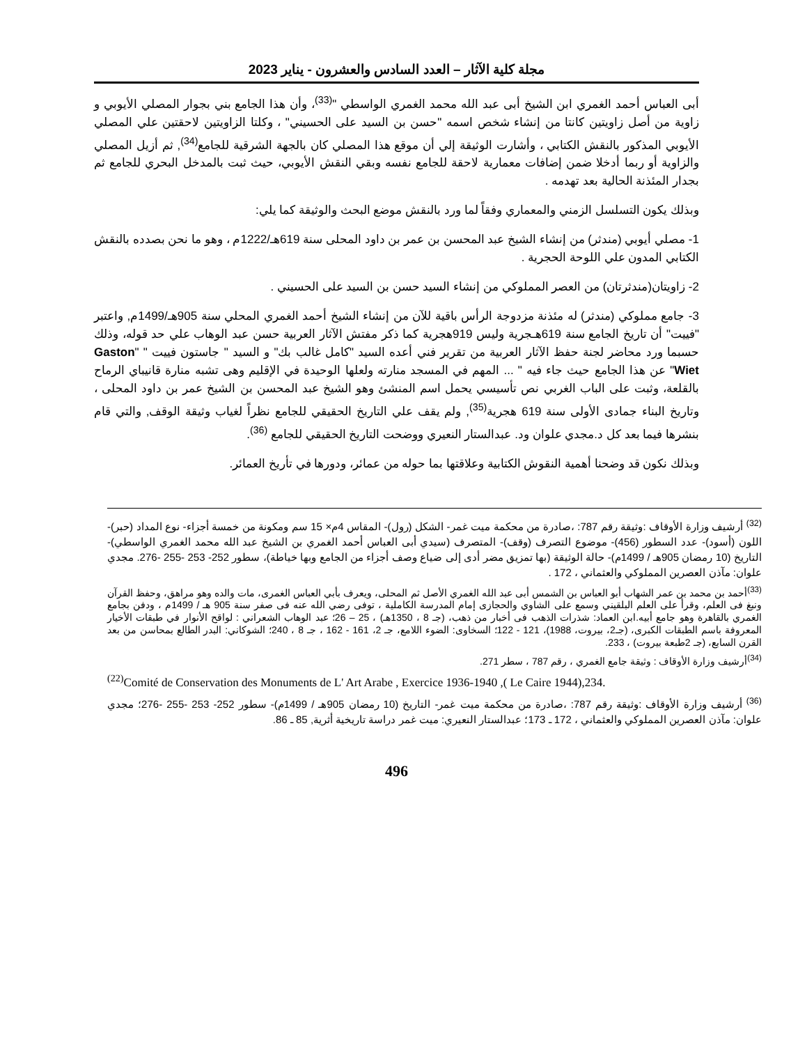مجلة كلية الآثار – العدد السادس والعشرون - يناير 2023
أبى العباس أحمد الغمري ابن الشيخ أبى عبد الله محمد الغمري الواسطي "<sup>(33)</sup>، وأن هذا الجامع بني بجوار المصلي الأيوبي و زاوية من أصل زاويتين كانتا من إنشاء شخص اسمه "حسن بن السيد على الحسيني" ، وكلتا الزاويتين لاحقتين علي المصلي الأيوبي المذكور بالنقش الكتابي ، وأشارت الوثيقة إلي أن موقع هذا المصلي كان بالجهة الشرقية للجامع<sup>(34)</sup>, ثم أزيل المصلي والزاوية أو ربما أدخلا ضمن إضافات معمارية لاحقة للجامع نفسه وبقي النقش الأيوبي، حيث ثبت بالمدخل البحري للجامع ثم بجدار المئذنة الحالية بعد تهدمه .
وبذلك يكون التسلسل الزمني والمعماري وفقاً لما ورد بالنقش موضع البحث والوثيقة كما يلي:
1- مصلي أيوبي (مندثر) من إنشاء الشيخ عبد المحسن بن عمر بن داود المحلى سنة 619هـ/1222م ، وهو ما نحن بصدده بالنقش الكتابي المدون علي اللوحة الحجرية .
2- زاويتان(مندثرتان) من العصر المملوكي من إنشاء السيد حسن بن السيد على الحسيني .
3- جامع مملوكي (مندثر) له مئذنة مزدوجة الرأس باقية للآن من إنشاء الشيخ أحمد الغمري المحلي سنة 905هـ/1499م, واعتبر "فييت" أن تاريخ الجامع سنة 619هـجرية وليس 919هجرية كما ذكر مفتش الآثار العربية حسن عبد الوهاب علي حد قوله، وذلك حسبما ورد محاضر لجنة حفظ الآثار العربية من تقرير فني أعده السيد "كامل غالب بك" و السيد " جاستون فييت " "Gaston Wiet" عن هذا الجامع حيث جاء فيه " ... المهم في المسجد منارته ولعلها الوحيدة في الإقليم وهى تشبه منارة قانيباي الرماح بالقلعة، وثبت على الباب الغربي نص تأسيسي يحمل اسم المنشئ وهو الشيخ عبد المحسن بن الشيخ عمر بن داود المحلى ، وتاريخ البناء جمادى الأولى سنة 619 هجرية<sup>(35)</sup>, ولم يقف علي التاريخ الحقيقي للجامع نظراً لغياب وثيقة الوقف, والتي قام بنشرها فيما بعد كل د.مجدي علوان ود. عبدالستار النعيري ووضحت التاريخ الحقيقي للجامع <sup>(36)</sup>.
وبذلك نكون قد وضحنا أهمية النقوش الكتابية وعلاقتها بما حوله من عمائر، ودورها في تأريخ العمائر.
<sup>(32)</sup> أرشيف وزارة الأوقاف :وثيقة رقم 787: ،صادرة من محكمة ميت غمر- الشكل (رول)- المقاس 4م× 15 سم ومكونة من خمسة أجزاء- نوع المداد (حبر)- اللون (أسود)- عدد السطور (456)- موضوع التصرف (وقف)- المتصرف (سيدي أبى العباس أحمد الغمري بن الشيخ عبد الله محمد الغمري الواسطي)- التاريخ (10 رمضان 905هـ / 1499م)- حالة الوثيقة (بها تمزيق مضر أدى إلى ضياع وصف أجزاء من الجامع وبها خياطة)، سطور 252- 253 -255 -276. مجدي علوان: مآذن العصرين المملوكي والعثماني ، 172 .
<sup>(33)</sup> أحمد بن محمد بن عمر الشهاب أبو العباس بن الشمس أبى عبد الله الغمري الأصل ثم المحلى، ويعرف بأبي العباس الغمرى، مات والده وهو مراهق، وحفظ القرآن ونبغ فى العلم، وقرأ على العلم البلقيني وسمع على الشاوي والحجازى إمام المدرسة الكاملية ، توفى رضي الله عنه فى صفر سنة 905 هـ / 1499م ، ودفن بجامع الغمري بالقاهرة وهو جامع أبيه.ابن العماد: شذرات الذهب فى أخبار من ذهب، (جـ 8 ، 1350هـ) ، 25 – 26؛ عبد الوهاب الشعراني : لواقح الأنوار في طبقات الأخيار المعروفة باسم الطبقات الكبرى، (جـ2، بيروت، 1988)، 121 - 122؛ السخاوى: الضوء اللامع، جـ 2، 161 - 162 ، جـ 8 ، 240؛ الشوكاني: البدر الطالع بمحاسن من بعد القرن السابع، (جـ 2طبعة بيروت) ، 233.
<sup>(34)</sup> أرشيف وزارة الأوقاف : وثيقة جامع الغمري ، رقم 787 ، سطر 271.
<sup>(22)</sup> Comité de Conservation des Monuments de L' Art Arabe , Exercice 1936-1940 ,( Le Caire 1944),234.
<sup>(36)</sup> أرشيف وزارة الأوقاف :وثيقة رقم 787: ،صادرة من محكمة ميت غمر- التاريخ (10 رمضان 905هـ / 1499م)- سطور 252- 253 -255 -276؛ مجدي علوان: مآذن العصرين المملوكي والعثماني ، 172 ـ 173؛ عبدالستار النعيري: ميت غمر دراسة تاريخية أثرية, 85 ـ 86.
496